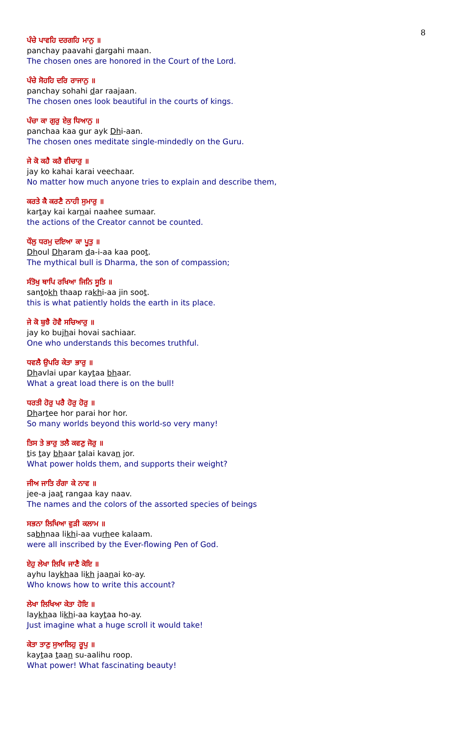8
ਪੰਚੇ ਪਾਵਹਿ ਦਰਗਹਿ ਮਾਨੁ ॥
panchay paavahi dargahi maan.
The chosen ones are honored in the Court of the Lord.
ਪੰਚੇ ਸੋਹਹਿ ਦਰਿ ਰਾਜਾਨੁ ॥
panchay sohahi dar raajaan.
The chosen ones look beautiful in the courts of kings.
ਪੰਚਾ ਕਾ ਗੁਰੁ ਏਕੁ ਧਿਆਨੁ ॥
panchaa kaa gur ayk Dhi-aan.
The chosen ones meditate single-mindedly on the Guru.
ਜੇ ਕੋ ਕਹੈ ਕਰੈ ਵੀਚਾਰੁ ॥
jay ko kahai karai veechaar.
No matter how much anyone tries to explain and describe them,
ਕਰਤੇ ਕੈ ਕਰਣੈ ਨਾਹੀ ਸੁਮਾਰੁ ॥
kartay kai karnai naahee sumaar.
the actions of the Creator cannot be counted.
ਧੌਲੁ ਧਰਮੁ ਦਇਆ ਕਾ ਪੂਤੁ ॥
Dhoul Dharam da-i-aa kaa poot.
The mythical bull is Dharma, the son of compassion;
ਸੰਤੋਖੁ ਥਾਪਿ ਰਖਿਆ ਜਿਨਿ ਸੂਤਿ ॥
santokh thaap rakhi-aa jin soot.
this is what patiently holds the earth in its place.
ਜੇ ਕੋ ਬੁਝੈ ਹੋਵੈ ਸਚਿਆਰੁ ॥
jay ko bujhai hovai sachiaar.
One who understands this becomes truthful.
ਧਵਲੈ ਉਪਰਿ ਕੇਤਾ ਭਾਰੁ ॥
Dhavlai upar kaytaa bhaar.
What a great load there is on the bull!
ਧਰਤੀ ਹੋਰੁ ਪਰੈ ਹੋਰੁ ਹੋਰੁ ॥
Dhartee hor parai hor hor.
So many worlds beyond this world-so very many!
ਤਿਸ ਤੇ ਭਾਰੁ ਤਲੈ ਕਵਣੁ ਜੋਰੁ ॥
tis tay bhaar talai kavan jor.
What power holds them, and supports their weight?
ਜੀਅ ਜਾਤਿ ਰੰਗਾ ਕੇ ਨਾਵ ॥
jee-a jaat rangaa kay naav.
The names and the colors of the assorted species of beings
ਸਭਨਾ ਲਿਖਿਆ ਵੁੜੀ ਕਲਾਮ ॥
sabhnaa likhi-aa vurhee kalaam.
were all inscribed by the Ever-flowing Pen of God.
ਏਹੁ ਲੇਖਾ ਲਿਖਿ ਜਾਣੈ ਕੋਇ ॥
ayhu laykhaa likh jaanai ko-ay.
Who knows how to write this account?
ਲੇਖਾ ਲਿਖਿਆ ਕੇਤਾ ਹੋਇ ॥
laykhaa likhi-aa kaytaa ho-ay.
Just imagine what a huge scroll it would take!
ਕੇਤਾ ਤਾਣੁ ਸੁਆਲਿਹੁ ਰੂਪੁ ॥
kaytaa taan su-aalihu roop.
What power! What fascinating beauty!